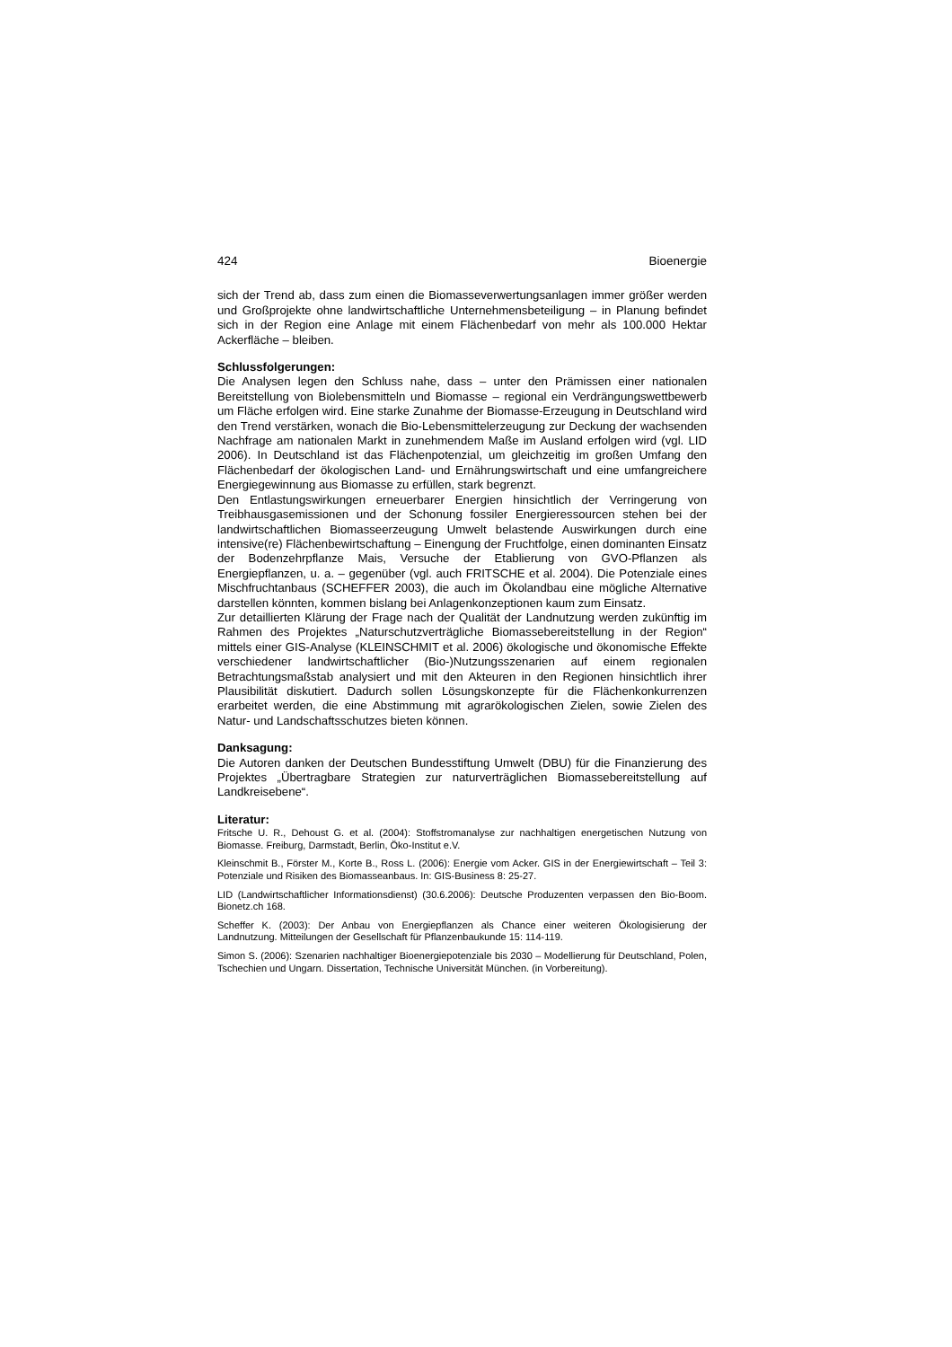424 Bioenergie
sich der Trend ab, dass zum einen die Biomasseverwertungsanlagen immer größer werden und Großprojekte ohne landwirtschaftliche Unternehmensbeteiligung – in Planung befindet sich in der Region eine Anlage mit einem Flächenbedarf von mehr als 100.000 Hektar Ackerfläche – bleiben.
Schlussfolgerungen:
Die Analysen legen den Schluss nahe, dass – unter den Prämissen einer nationalen Bereitstellung von Biolebensmitteln und Biomasse – regional ein Verdrängungswettbewerb um Fläche erfolgen wird. Eine starke Zunahme der Biomasse-Erzeugung in Deutschland wird den Trend verstärken, wonach die Bio-Lebensmittelerzeugung zur Deckung der wachsenden Nachfrage am nationalen Markt in zunehmendem Maße im Ausland erfolgen wird (vgl. LID 2006). In Deutschland ist das Flächenpotenzial, um gleichzeitig im großen Umfang den Flächenbedarf der ökologischen Land- und Ernährungswirtschaft und eine umfangreichere Energiegewinnung aus Biomasse zu erfüllen, stark begrenzt.
Den Entlastungswirkungen erneuerbarer Energien hinsichtlich der Verringerung von Treibhausgasemissionen und der Schonung fossiler Energieressourcen stehen bei der landwirtschaftlichen Biomasseerzeugung Umwelt belastende Auswirkungen durch eine intensive(re) Flächenbewirtschaftung – Einengung der Fruchtfolge, einen dominanten Einsatz der Bodenzehrpflanze Mais, Versuche der Etablierung von GVO-Pflanzen als Energiepflanzen, u. a. – gegenüber (vgl. auch FRITSCHE et al. 2004). Die Potenziale eines Mischfruchtanbaus (SCHEFFER 2003), die auch im Ökolandbau eine mögliche Alternative darstellen könnten, kommen bislang bei Anlagenkonzeptionen kaum zum Einsatz.
Zur detaillierten Klärung der Frage nach der Qualität der Landnutzung werden zukünftig im Rahmen des Projektes „Naturschutzverträgliche Biomassebereitstellung in der Region“ mittels einer GIS-Analyse (KLEINSCHMIT et al. 2006) ökologische und ökonomische Effekte verschiedener landwirtschaftlicher (Bio-)Nutzungsszenarien auf einem regionalen Betrachtungsmaßstab analysiert und mit den Akteuren in den Regionen hinsichtlich ihrer Plausibilität diskutiert. Dadurch sollen Lösungskonzepte für die Flächenkonkurrenzen erarbeitet werden, die eine Abstimmung mit agrarökologischen Zielen, sowie Zielen des Natur- und Landschaftsschutzes bieten können.
Danksagung:
Die Autoren danken der Deutschen Bundesstiftung Umwelt (DBU) für die Finanzierung des Projektes „Übertragbare Strategien zur naturverträglichen Biomassebereitstellung auf Landkreisebene“.
Literatur:
Fritsche U. R., Dehoust G. et al. (2004): Stoffstromanalyse zur nachhaltigen energetischen Nutzung von Biomasse. Freiburg, Darmstadt, Berlin, Öko-Institut e.V.
Kleinschmit B., Förster M., Korte B., Ross L. (2006): Energie vom Acker. GIS in der Energiewirtschaft – Teil 3: Potenziale und Risiken des Biomasseanbaus. In: GIS-Business 8: 25-27.
LID (Landwirtschaftlicher Informationsdienst) (30.6.2006): Deutsche Produzenten verpassen den Bio-Boom. Bionetz.ch 168.
Scheffer K. (2003): Der Anbau von Energiepflanzen als Chance einer weiteren Ökologisierung der Landnutzung. Mitteilungen der Gesellschaft für Pflanzenbaukunde 15: 114-119.
Simon S. (2006): Szenarien nachhaltiger Bioenergiepotenziale bis 2030 – Modellierung für Deutschland, Polen, Tschechien und Ungarn. Dissertation, Technische Universität München. (in Vorbereitung).